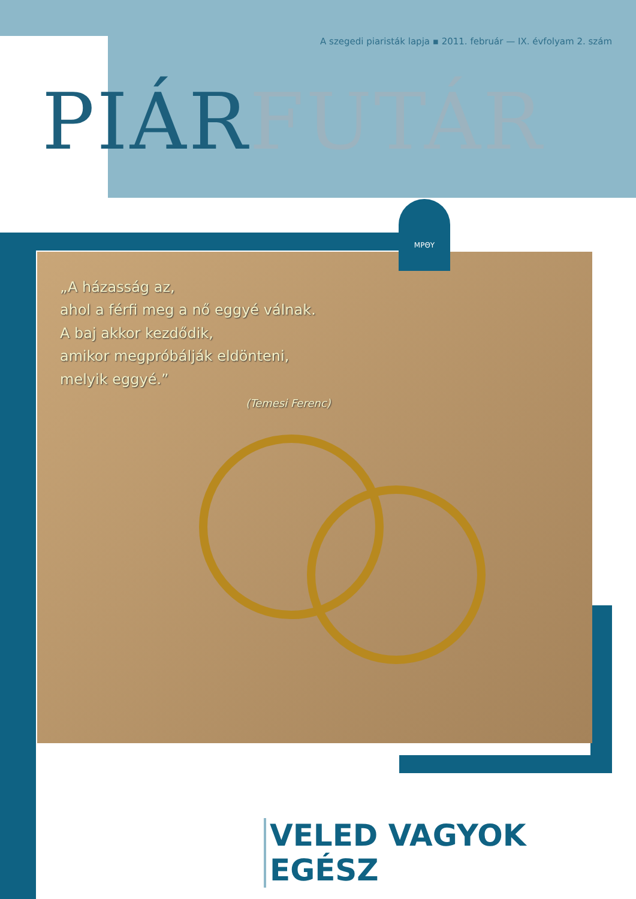A szegedi piaristák lapja ▪ 2011. február — IX. évfolyam 2. szám
PIÁRFUTÁR
„A házasság az,
ahol a férfi meg a nő eggyé válnak.
A baj akkor kezdődik,
amikor megpróbálják eldönteni,
melyik eggyé.”
(Temesi Ferenc)
ΜΡΘΥ
VELED VAGYOK EGÉSZ